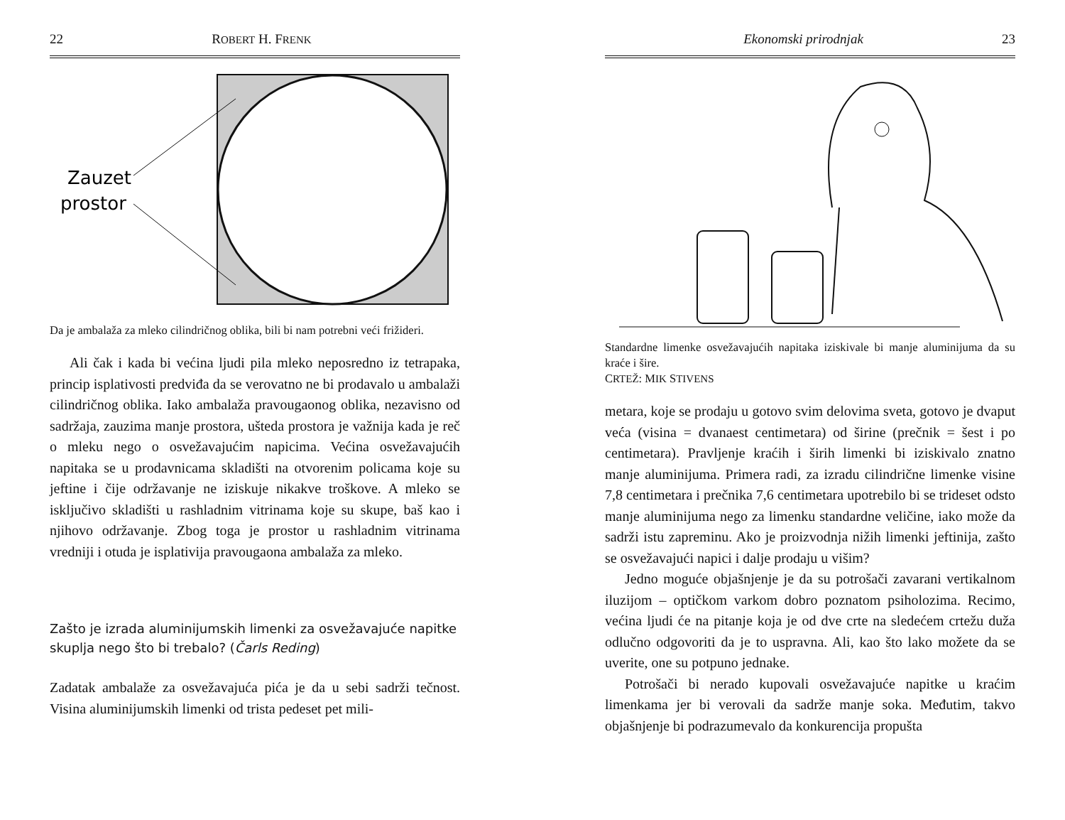22 ROBERT H. FRENK
Zauzet
prostor
Da je ambalaža za mleko cilindričnog oblika, bili bi nam potrebni veći frižideri.
Ali čak i kada bi većina ljudi pila mleko neposredno iz tetrapaka, princip isplativosti predviđa da se verovatno ne bi prodavalo u ambalaži cilindričnog oblika. Iako ambalaža pravougaonog oblika, nezavisno od sadržaja, zauzima manje prostora, ušteda prostora je važnija kada je reč o mleku nego o osvežavajućim napicima. Većina osvežavajućih napitaka se u prodavnicama skladišti na otvorenim policama koje su jeftine i čije održavanje ne iziskuje nikakve troškove. A mleko se isključivo skladišti u rashladnim vitrinama koje su skupe, baš kao i njihovo održavanje. Zbog toga je prostor u rashladnim vitrinama vredniji i otuda je isplativija pravougaona ambalaža za mleko.
Zašto je izrada aluminijumskih limenki za osvežavajuće napitke skuplja nego što bi trebalo? (Čarls Reding)
Zadatak ambalaže za osvežavajuća pića je da u sebi sadrži tečnost. Visina aluminijumskih limenki od trista pedeset pet mili-
Ekonomski prirodnjak 23
Standardne limenke osvežavajućih napitaka iziskivale bi manje aluminijuma da su kraće i šire.
CRTEŽ: MIK STIVENS
metara, koje se prodaju u gotovo svim delovima sveta, gotovo je dvaput veća (visina = dvanaest centimetara) od širine (prečnik = šest i po centimetara). Pravljenje kraćih i širih limenki bi iziskivalo znatno manje aluminijuma. Primera radi, za izradu cilindrične limenke visine 7,8 centimetara i prečnika 7,6 centimetara upotrebilo bi se trideset odsto manje aluminijuma nego za limenku standardne veličine, iako može da sadrži istu zapreminu. Ako je proizvodnja nižih limenki jeftinija, zašto se osvežavajući napici i dalje prodaju u višim?
Jedno moguće objašnjenje je da su potrošači zavarani vertikalnom iluzijom – optičkom varkom dobro poznatom psiholozima. Recimo, većina ljudi će na pitanje koja je od dve crte na sledećem crtežu duža odlučno odgovoriti da je to uspravna. Ali, kao što lako možete da se uverite, one su potpuno jednake.
Potrošači bi nerado kupovali osvežavajuće napitke u kraćim limenkama jer bi verovali da sadrže manje soka. Međutim, takvo objašnjenje bi podrazumevalo da konkurencija propušta